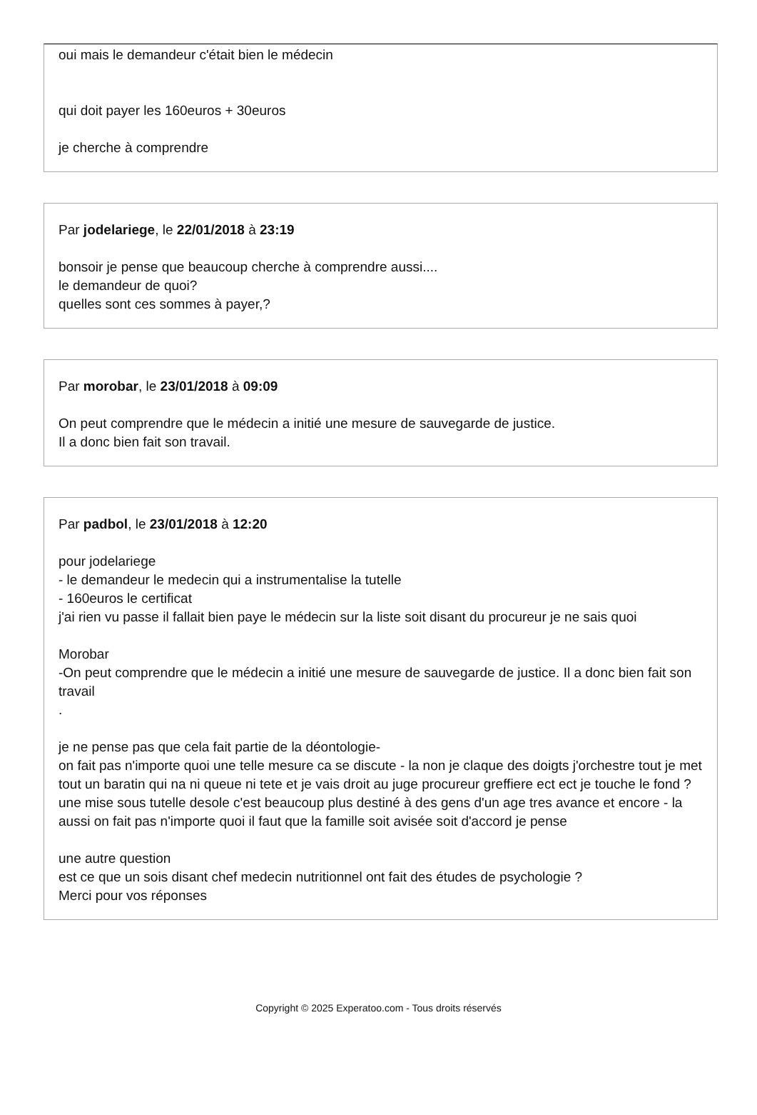oui mais le demandeur c'était bien le médecin
qui doit payer les 160euros + 30euros
je cherche à comprendre
Par jodelariege, le 22/01/2018 à 23:19
bonsoir je pense que beaucoup cherche à comprendre aussi....
le demandeur de quoi?
quelles sont ces sommes à payer,?
Par morobar, le 23/01/2018 à 09:09
On peut comprendre que le médecin a initié une mesure de sauvegarde de justice.
Il a donc bien fait son travail.
Par padbol, le 23/01/2018 à 12:20
pour jodelariege
- le demandeur le medecin qui a instrumentalise la tutelle
- 160euros le certificat
j'ai rien vu passe il fallait bien paye le médecin sur la liste soit disant du procureur je ne sais quoi
Morobar
-On peut comprendre que le médecin a initié une mesure de sauvegarde de justice. Il a donc bien fait son travail
.
je ne pense pas que cela fait partie de la déontologie-
on fait pas n'importe quoi une telle mesure ca se discute - la non je claque des doigts j'orchestre tout je met tout un baratin qui na ni queue ni tete et je vais droit au juge procureur greffiere ect ect je touche le fond ?
une mise sous tutelle desole c'est beaucoup plus destiné à des gens d'un age tres avance et encore - la aussi on fait pas n'importe quoi il faut que la famille soit avisée soit d'accord je pense
une autre question
est ce que un sois disant chef medecin nutritionnel ont fait des études de psychologie ?
Merci pour vos réponses
Copyright © 2025 Experatoo.com - Tous droits réservés